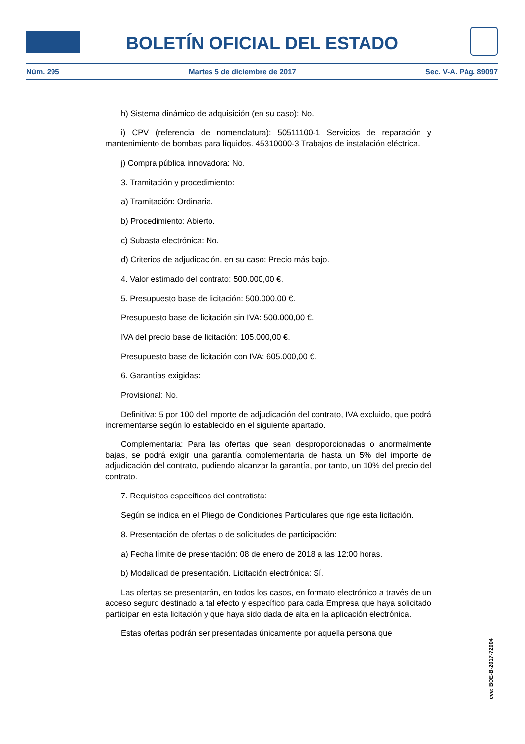BOLETÍN OFICIAL DEL ESTADO
Núm. 295 Martes 5 de diciembre de 2017 Sec. V-A. Pág. 89097
h) Sistema dinámico de adquisición (en su caso): No.
i) CPV (referencia de nomenclatura): 50511100-1 Servicios de reparación y mantenimiento de bombas para líquidos. 45310000-3 Trabajos de instalación eléctrica.
j) Compra pública innovadora: No.
3. Tramitación y procedimiento:
a) Tramitación: Ordinaria.
b) Procedimiento: Abierto.
c) Subasta electrónica: No.
d) Criterios de adjudicación, en su caso: Precio más bajo.
4. Valor estimado del contrato: 500.000,00 €.
5. Presupuesto base de licitación: 500.000,00 €.
Presupuesto base de licitación sin IVA: 500.000,00 €.
IVA del precio base de licitación: 105.000,00 €.
Presupuesto base de licitación con IVA: 605.000,00 €.
6. Garantías exigidas:
Provisional: No.
Definitiva: 5 por 100 del importe de adjudicación del contrato, IVA excluido, que podrá incrementarse según lo establecido en el siguiente apartado.
Complementaria: Para las ofertas que sean desproporcionadas o anormalmente bajas, se podrá exigir una garantía complementaria de hasta un 5% del importe de adjudicación del contrato, pudiendo alcanzar la garantía, por tanto, un 10% del precio del contrato.
7. Requisitos específicos del contratista:
Según se indica en el Pliego de Condiciones Particulares que rige esta licitación.
8. Presentación de ofertas o de solicitudes de participación:
a) Fecha límite de presentación: 08 de enero de 2018 a las 12:00 horas.
b) Modalidad de presentación. Licitación electrónica: Sí.
Las ofertas se presentarán, en todos los casos, en formato electrónico a través de un acceso seguro destinado a tal efecto y específico para cada Empresa que haya solicitado participar en esta licitación y que haya sido dada de alta en la aplicación electrónica.
Estas ofertas podrán ser presentadas únicamente por aquella persona que
cve: BOE-B-2017-72004